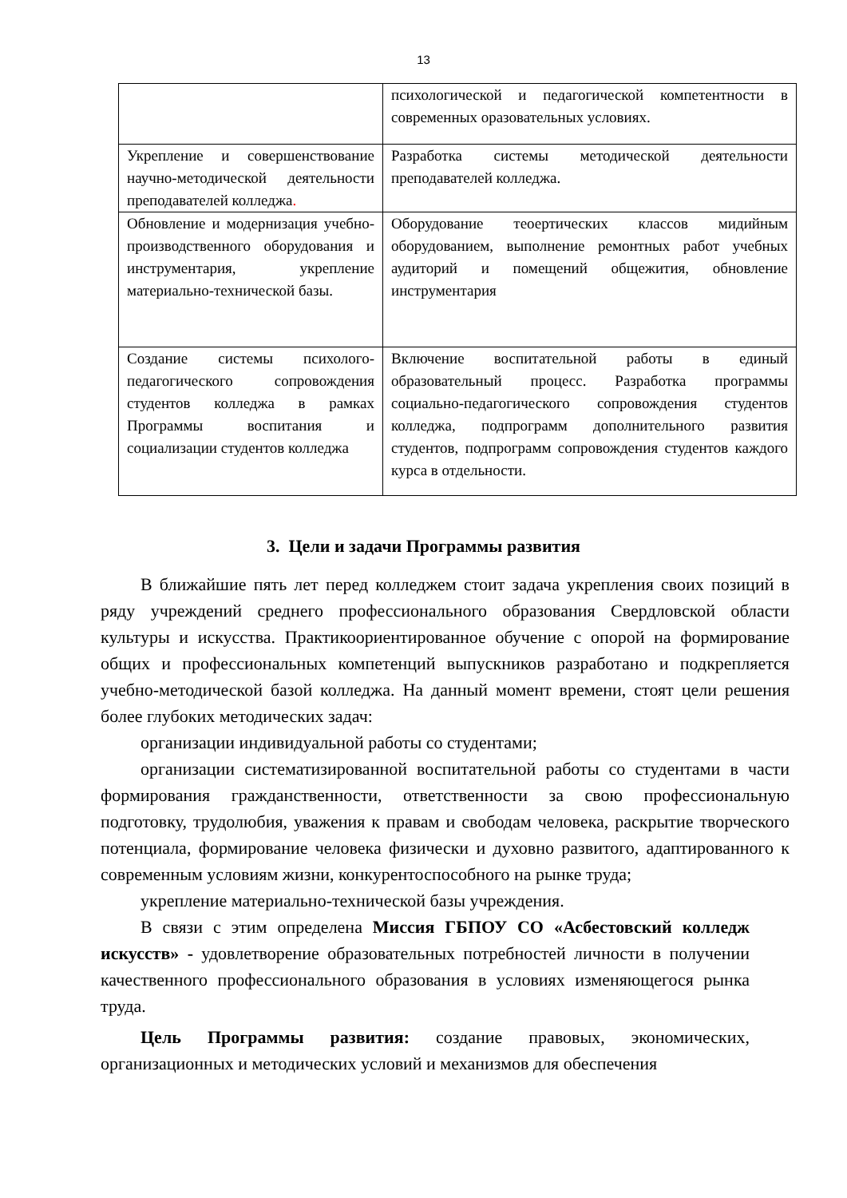13
| | психологической и педагогической компетентности в современных оразовательных условиях. |
| Укрепление и совершенствование научно-методической деятельности преподавателей колледжа . | Разработка системы методической деятельности преподавателей колледжа. |
| Обновление и модернизация учебно-производственного оборудования и инструментария, укрепление материально-технической базы. | Оборудование теоертических классов мидийным оборудованием, выполнение ремонтных работ учебных аудиторий и помещений общежития, обновление инструментария |
| Создание системы психолого-педагогического сопровождения студентов колледжа в рамках Программы воспитания и социализации студентов колледжа | Включение воспитательной работы в единый образовательный процесс. Разработка программы социально-педагогического сопровождения студентов колледжа, подпрограмм дополнительного развития студентов, подпрограмм сопровождения студентов каждого курса в отдельности. |
3. Цели и задачи Программы развития
В ближайшие пять лет перед колледжем стоит задача укрепления своих позиций в ряду учреждений среднего профессионального образования Свердловской области культуры и искусства. Практикоориентированное обучение с опорой на формирование общих и профессиональных компетенций выпускников разработано и подкрепляется учебно-методической базой колледжа. На данный момент времени, стоят цели решения более глубоких методических задач:
организации индивидуальной работы со студентами;
организации систематизированной воспитательной работы со студентами в части формирования гражданственности, ответственности за свою профессиональную подготовку, трудолюбия, уважения к правам и свободам человека, раскрытие творческого потенциала, формирование человека физически и духовно развитого, адаптированного к современным условиям жизни, конкурентоспособного на рынке труда;
укрепление материально-технической базы учреждения.
В связи с этим определена Миссия ГБПОУ СО «Асбестовский колледж искусств» - удовлетворение образовательных потребностей личности в получении качественного профессионального образования в условиях изменяющегося рынка труда.
Цель Программы развития: создание правовых, экономических, организационных и методических условий и механизмов для обеспечения